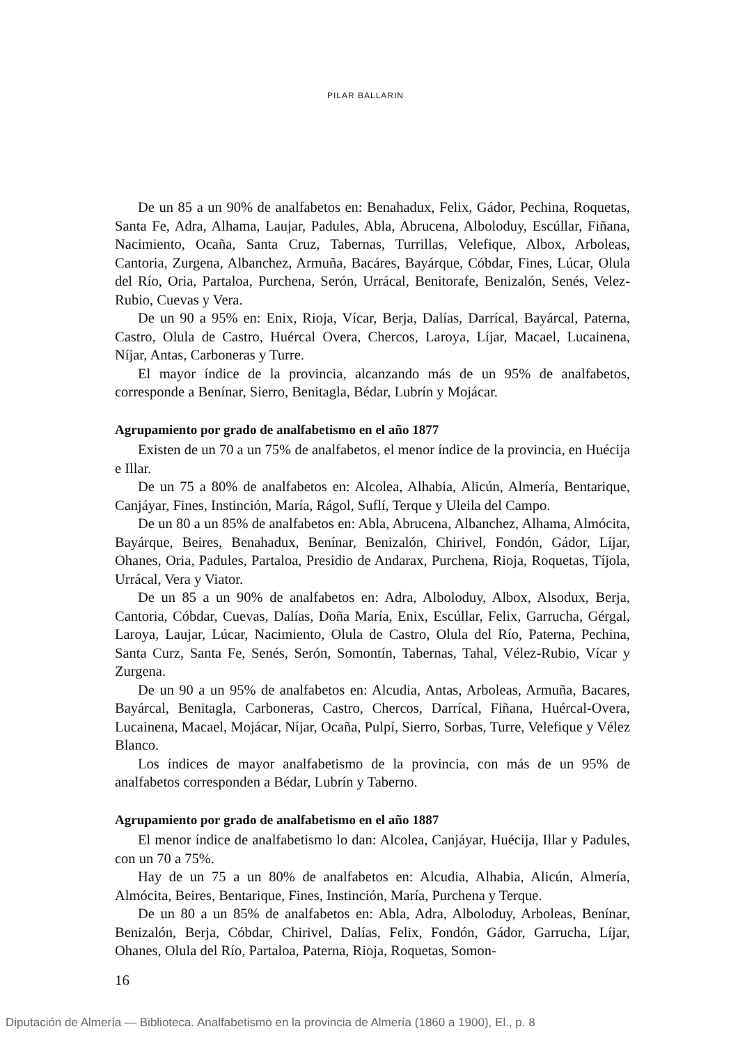PILAR BALLARIN
De un 85 a un 90% de analfabetos en: Benahadux, Felix, Gádor, Pechina, Roquetas, Santa Fe, Adra, Alhama, Laujar, Padules, Abla, Abrucena, Alboloduy, Escúllar, Fiñana, Nacimiento, Ocaña, Santa Cruz, Tabernas, Turrillas, Velefique, Albox, Arboleas, Cantoria, Zurgena, Albanchez, Armuña, Bacáres, Bayárque, Cóbdar, Fines, Lúcar, Olula del Río, Oria, Partaloa, Purchena, Serón, Urrácal, Benitorafe, Benizalón, Senés, Velez-Rubio, Cuevas y Vera.
De un 90 a 95% en: Enix, Rioja, Vícar, Berja, Dalías, Darrícal, Bayárcal, Paterna, Castro, Olula de Castro, Huércal Overa, Chercos, Laroya, Líjar, Macael, Lucainena, Níjar, Antas, Carboneras y Turre.
El mayor índice de la provincia, alcanzando más de un 95% de analfabetos, corresponde a Benínar, Sierro, Benitagla, Bédar, Lubrín y Mojácar.
Agrupamiento por grado de analfabetismo en el año 1877
Existen de un 70 a un 75% de analfabetos, el menor índice de la provincia, en Huécija e Illar.
De un 75 a 80% de analfabetos en: Alcolea, Alhabia, Alicún, Almería, Bentarique, Canjáyar, Fines, Instinción, María, Rágol, Suflí, Terque y Uleila del Campo.
De un 80 a un 85% de analfabetos en: Abla, Abrucena, Albanchez, Alhama, Almócita, Bayárque, Beires, Benahadux, Benínar, Benizalón, Chirivel, Fondón, Gádor, Líjar, Ohanes, Oria, Padules, Partaloa, Presidio de Andarax, Purchena, Rioja, Roquetas, Tíjola, Urrácal, Vera y Viator.
De un 85 a un 90% de analfabetos en: Adra, Alboloduy, Albox, Alsodux, Berja, Cantoria, Cóbdar, Cuevas, Dalías, Doña María, Enix, Escúllar, Felix, Garrucha, Gérgal, Laroya, Laujar, Lúcar, Nacimiento, Olula de Castro, Olula del Río, Paterna, Pechina, Santa Curz, Santa Fe, Senés, Serón, Somontín, Tabernas, Tahal, Vélez-Rubio, Vícar y Zurgena.
De un 90 a un 95% de analfabetos en: Alcudia, Antas, Arboleas, Armuña, Bacares, Bayárcal, Benitagla, Carboneras, Castro, Chercos, Darrícal, Fiñana, Huércal-Overa, Lucainena, Macael, Mojácar, Níjar, Ocaña, Pulpí, Sierro, Sorbas, Turre, Velefique y Vélez Blanco.
Los índices de mayor analfabetismo de la provincia, con más de un 95% de analfabetos corresponden a Bédar, Lubrín y Taberno.
Agrupamiento por grado de analfabetismo en el año 1887
El menor índice de analfabetismo lo dan: Alcolea, Canjáyar, Huécija, Illar y Padules, con un 70 a 75%.
Hay de un 75 a un 80% de analfabetos en: Alcudia, Alhabia, Alicún, Almería, Almócita, Beires, Bentarique, Fines, Instinción, María, Purchena y Terque.
De un 80 a un 85% de analfabetos en: Abla, Adra, Alboloduy, Arboleas, Benínar, Benizalón, Berja, Cóbdar, Chirivel, Dalías, Felix, Fondón, Gádor, Garrucha, Líjar, Ohanes, Olula del Río, Partaloa, Paterna, Rioja, Roquetas, Somon-
16
Diputación de Almería — Biblioteca. Analfabetismo en la provincia de Almería (1860 a 1900), El., p. 8